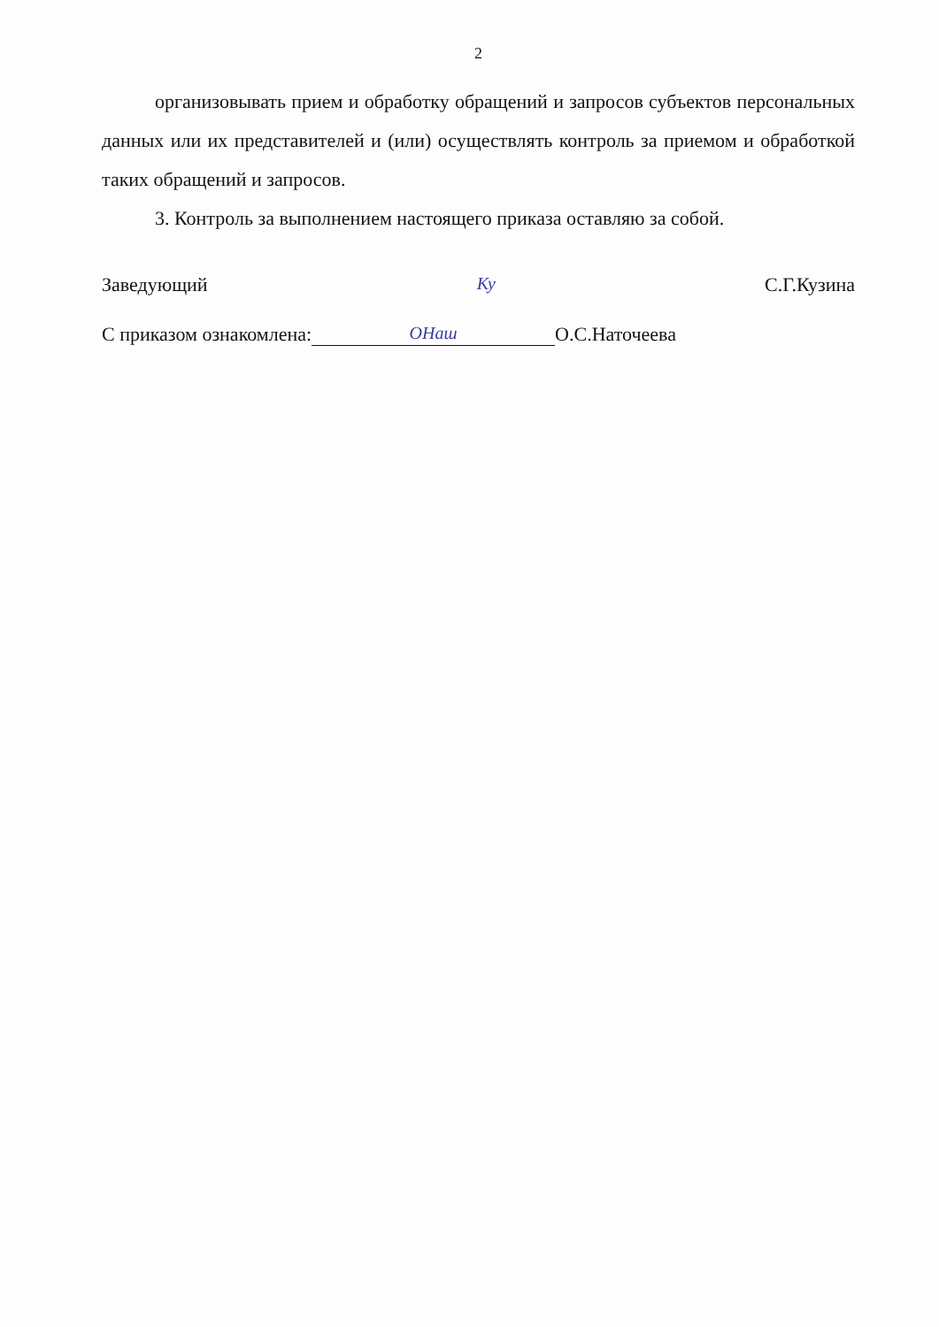2
организовывать прием и обработку обращений и запросов субъектов персональных данных или их представителей и (или) осуществлять контроль за приемом и обработкой таких обращений и запросов.
3. Контроль за выполнением настоящего приказа оставляю за собой.
Заведующий Ку С.Г.Кузина
С приказом ознакомлена: ОНаш О.С.Наточеева